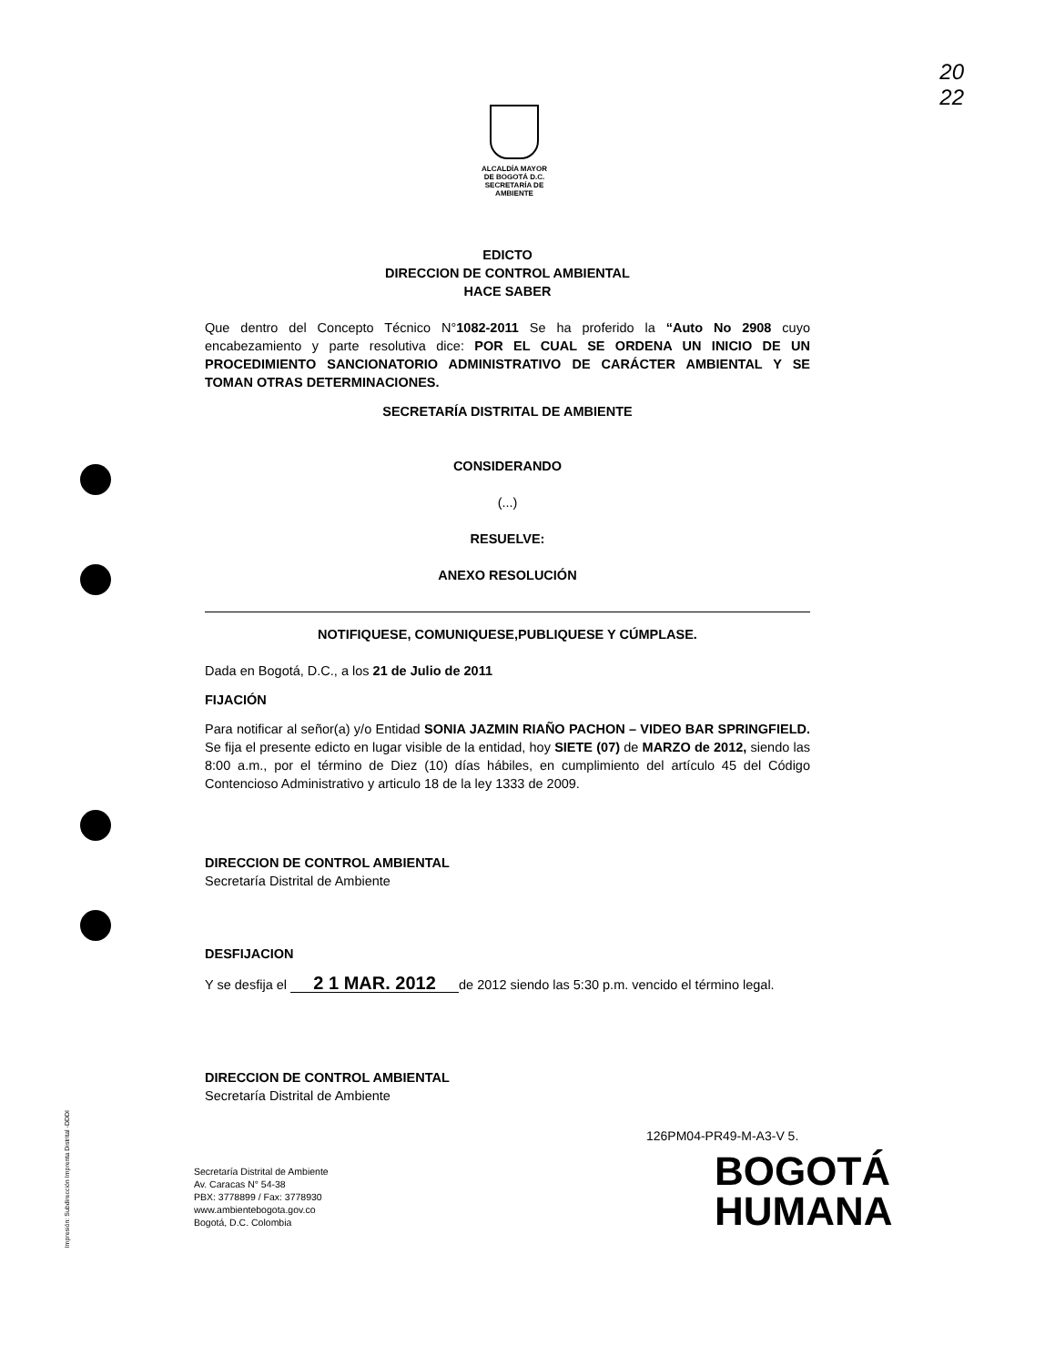20
22
ALCALDÍA MAYOR
DE BOGOTÁ D.C.
SECRETARÍA DE AMBIENTE
EDICTO
DIRECCION DE CONTROL AMBIENTAL
HACE SABER
Que dentro del Concepto Técnico N°1082-2011 Se ha proferido la “Auto No 2908 cuyo encabezamiento y parte resolutiva dice: POR EL CUAL SE ORDENA UN INICIO DE UN PROCEDIMIENTO SANCIONATORIO ADMINISTRATIVO DE CARÁCTER AMBIENTAL Y SE TOMAN OTRAS DETERMINACIONES.
SECRETARÍA DISTRITAL DE AMBIENTE
CONSIDERANDO
(...)
RESUELVE:
ANEXO RESOLUCIÓN
NOTIFIQUESE, COMUNIQUESE,PUBLIQUESE Y CÚMPLASE.
Dada en Bogotá, D.C., a los 21 de Julio de 2011
FIJACIÓN
Para notificar al señor(a) y/o Entidad SONIA JAZMIN RIAÑO PACHON – VIDEO BAR SPRINGFIELD. Se fija el presente edicto en lugar visible de la entidad, hoy SIETE (07) de MARZO de 2012, siendo las 8:00 a.m., por el término de Diez (10) días hábiles, en cumplimiento del artículo 45 del Código Contencioso Administrativo y articulo 18 de la ley 1333 de 2009.
DIRECCION DE CONTROL AMBIENTAL
Secretaría Distrital de Ambiente
DESFIJACION
Y se desfija el 2 1 MAR. 2012 de 2012 siendo las 5:30 p.m. vencido el término legal.
DIRECCION DE CONTROL AMBIENTAL
Secretaría Distrital de Ambiente
126PM04-PR49-M-A3-V 5.
Secretaría Distrital de Ambiente
Av. Caracas N° 54-38
PBX: 3778899 / Fax: 3778930
www.ambientebogota.gov.co
Bogotá, D.C. Colombia
BOGOTÁ
HUMANA
Impresión: Subdirección Imprenta Distrital -DDDI